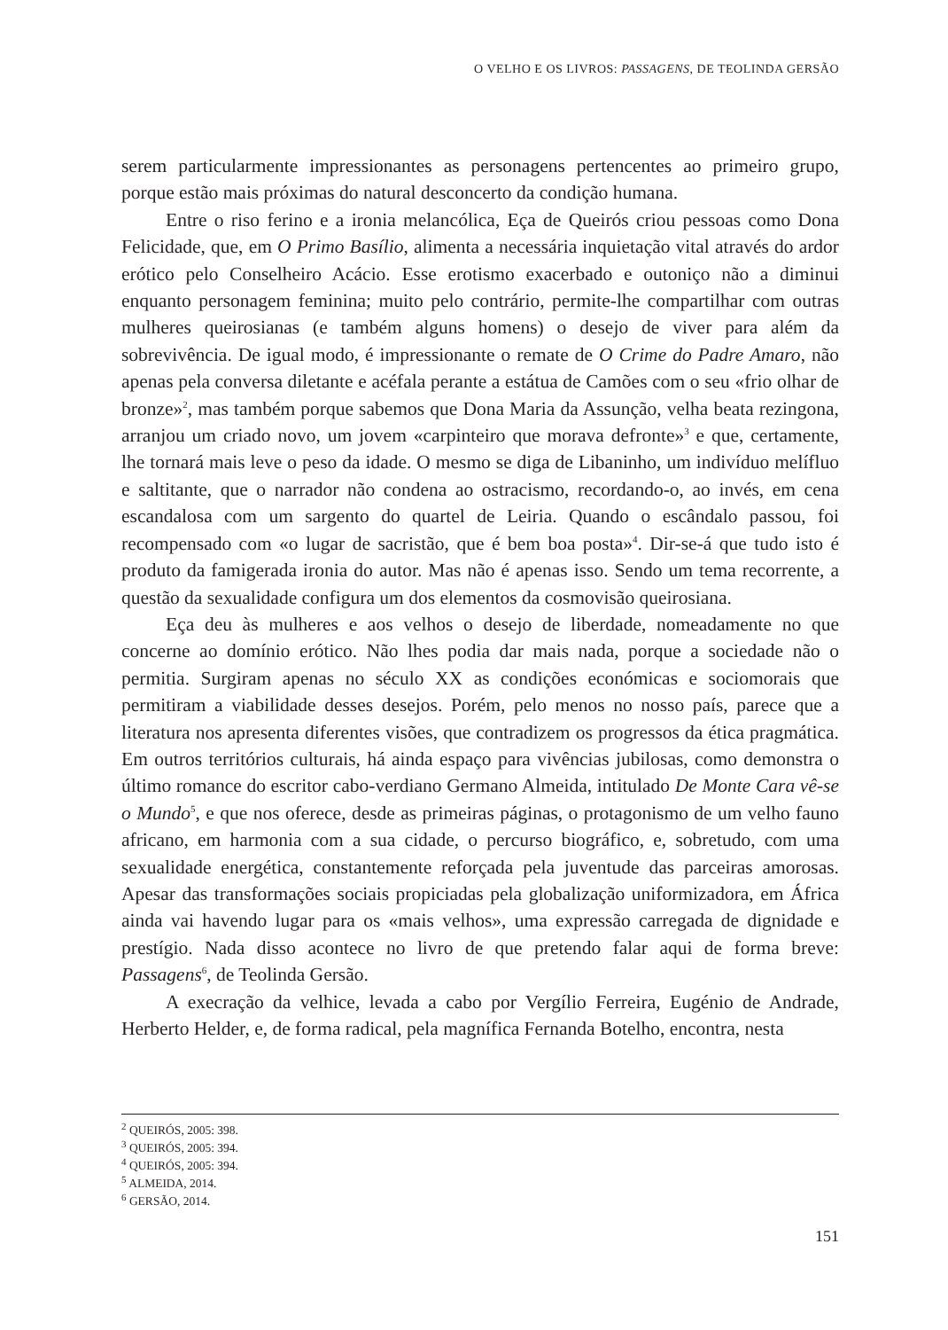O VELHO E OS LIVROS: PASSAGENS, DE TEOLINDA GERSÃO
serem particularmente impressionantes as personagens pertencentes ao primeiro grupo, porque estão mais próximas do natural desconcerto da condição humana.
Entre o riso ferino e a ironia melancólica, Eça de Queirós criou pessoas como Dona Felicidade, que, em O Primo Basílio, alimenta a necessária inquietação vital através do ardor erótico pelo Conselheiro Acácio. Esse erotismo exacerbado e outoniço não a diminui enquanto personagem feminina; muito pelo contrário, permite-lhe compartilhar com outras mulheres queirosianas (e também alguns homens) o desejo de viver para além da sobrevivência. De igual modo, é impressionante o remate de O Crime do Padre Amaro, não apenas pela conversa diletante e acéfala perante a estátua de Camões com o seu «frio olhar de bronze»<sup>2</sup>, mas também porque sabemos que Dona Maria da Assunção, velha beata rezingona, arranjou um criado novo, um jovem «carpinteiro que morava defronte»<sup>3</sup> e que, certamente, lhe tornará mais leve o peso da idade. O mesmo se diga de Libaninho, um indivíduo melífluo e saltitante, que o narrador não condena ao ostracismo, recordando-o, ao invés, em cena escandalosa com um sargento do quartel de Leiria. Quando o escândalo passou, foi recompensado com «o lugar de sacristão, que é bem boa posta»<sup>4</sup>. Dir-se-á que tudo isto é produto da famigerada ironia do autor. Mas não é apenas isso. Sendo um tema recorrente, a questão da sexualidade configura um dos elementos da cosmovisão queirosiana.
Eça deu às mulheres e aos velhos o desejo de liberdade, nomeadamente no que concerne ao domínio erótico. Não lhes podia dar mais nada, porque a sociedade não o permitia. Surgiram apenas no século XX as condições económicas e sociomorais que permitiram a viabilidade desses desejos. Porém, pelo menos no nosso país, parece que a literatura nos apresenta diferentes visões, que contradizem os progressos da ética pragmática. Em outros territórios culturais, há ainda espaço para vivências jubilosas, como demonstra o último romance do escritor cabo-verdiano Germano Almeida, intitulado De Monte Cara vê-se o Mundo<sup>5</sup>, e que nos oferece, desde as primeiras páginas, o protagonismo de um velho fauno africano, em harmonia com a sua cidade, o percurso biográfico, e, sobretudo, com uma sexualidade energética, constantemente reforçada pela juventude das parceiras amorosas. Apesar das transformações sociais propiciadas pela globalização uniformizadora, em África ainda vai havendo lugar para os «mais velhos», uma expressão carregada de dignidade e prestígio. Nada disso acontece no livro de que pretendo falar aqui de forma breve: Passagens<sup>6</sup>, de Teolinda Gersão.
A execração da velhice, levada a cabo por Vergílio Ferreira, Eugénio de Andrade, Herberto Helder, e, de forma radical, pela magnífica Fernanda Botelho, encontra, nesta
<sup>2</sup> QUEIRÓS, 2005: 398.
<sup>3</sup> QUEIRÓS, 2005: 394.
<sup>4</sup> QUEIRÓS, 2005: 394.
<sup>5</sup> ALMEIDA, 2014.
<sup>6</sup> GERSÃO, 2014.
151